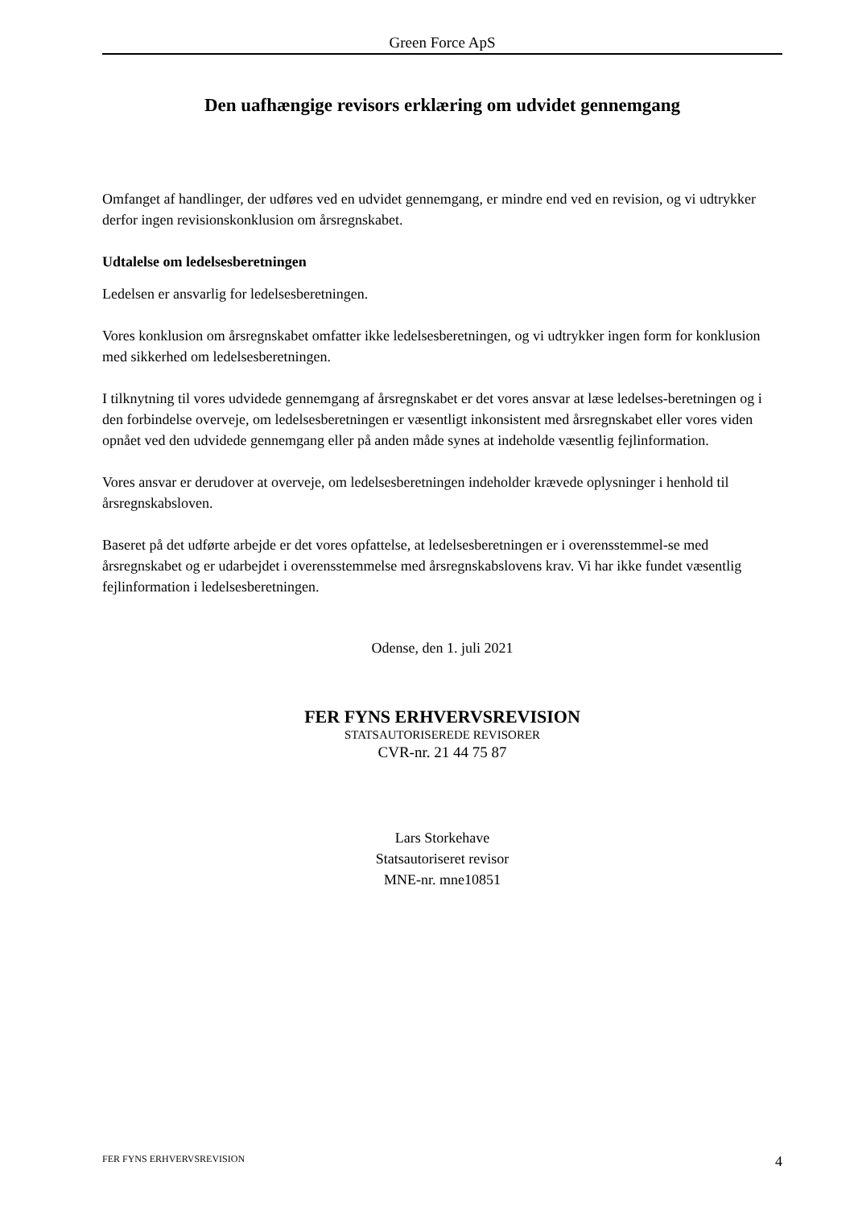Green Force ApS
Den uafhængige revisors erklæring om udvidet gennemgang
Omfanget af handlinger, der udføres ved en udvidet gennemgang, er mindre end ved en revision, og vi udtrykker derfor ingen revisionskonklusion om årsregnskabet.
Udtalelse om ledelsesberetningen
Ledelsen er ansvarlig for ledelsesberetningen.
Vores konklusion om årsregnskabet omfatter ikke ledelsesberetningen, og vi udtrykker ingen form for konklusion med sikkerhed om ledelsesberetningen.
I tilknytning til vores udvidede gennemgang af årsregnskabet er det vores ansvar at læse ledelses-beretningen og i den forbindelse overveje, om ledelsesberetningen er væsentligt inkonsistent med årsregnskabet eller vores viden opnået ved den udvidede gennemgang eller på anden måde synes at indeholde væsentlig fejlinformation.
Vores ansvar er derudover at overveje, om ledelsesberetningen indeholder krævede oplysninger i henhold til årsregnskabsloven.
Baseret på det udførte arbejde er det vores opfattelse, at ledelsesberetningen er i overensstemmel-se med årsregnskabet og er udarbejdet i overensstemmelse med årsregnskabslovens krav. Vi har ikke fundet væsentlig fejlinformation i ledelsesberetningen.
Odense, den 1. juli 2021
FER FYNS ERHVERVSREVISION
STATSAUTORISEREDE REVISORER
CVR-nr. 21 44 75 87
Lars Storkehave
Statsautoriseret revisor
MNE-nr. mne10851
FER FYNS ERHVERVSREVISION 4